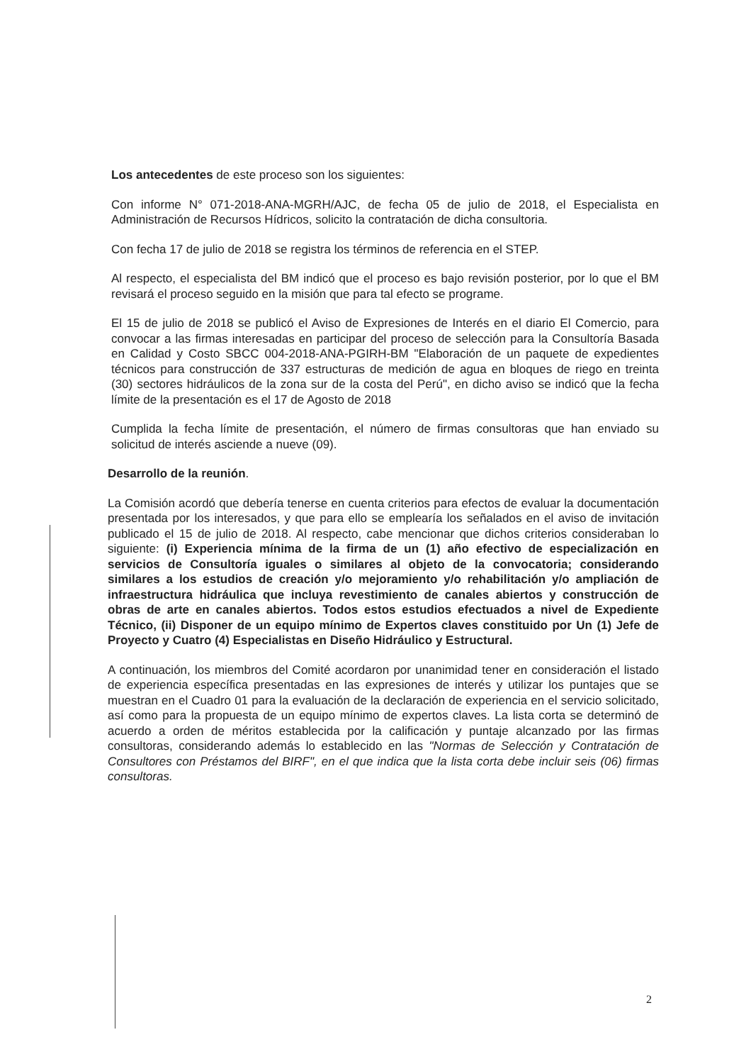Los antecedentes de este proceso son los siguientes:
Con informe N° 071-2018-ANA-MGRH/AJC, de fecha 05 de julio de 2018, el Especialista en Administración de Recursos Hídricos, solicito la contratación de dicha consultoria.
Con fecha 17 de julio de 2018 se registra los términos de referencia en el STEP.
Al respecto, el especialista del BM indicó que el proceso es bajo revisión posterior, por lo que el BM revisará el proceso seguido en la misión que para tal efecto se programe.
El 15 de julio de 2018 se publicó el Aviso de Expresiones de Interés en el diario El Comercio, para convocar a las firmas interesadas en participar del proceso de selección para la Consultoría Basada en Calidad y Costo SBCC 004-2018-ANA-PGIRH-BM "Elaboración de un paquete de expedientes técnicos para construcción de 337 estructuras de medición de agua en bloques de riego en treinta (30) sectores hidráulicos de la zona sur de la costa del Perú", en dicho aviso se indicó que la fecha límite de la presentación es el 17 de Agosto de 2018
Cumplida la fecha límite de presentación, el número de firmas consultoras que han enviado su solicitud de interés asciende a nueve (09).
Desarrollo de la reunión.
La Comisión acordó que debería tenerse en cuenta criterios para efectos de evaluar la documentación presentada por los interesados, y que para ello se emplearía los señalados en el aviso de invitación publicado el 15 de julio de 2018. Al respecto, cabe mencionar que dichos criterios consideraban lo siguiente: (i) Experiencia mínima de la firma de un (1) año efectivo de especialización en servicios de Consultoría iguales o similares al objeto de la convocatoria; considerando similares a los estudios de creación y/o mejoramiento y/o rehabilitación y/o ampliación de infraestructura hidráulica que incluya revestimiento de canales abiertos y construcción de obras de arte en canales abiertos. Todos estos estudios efectuados a nivel de Expediente Técnico, (ii) Disponer de un equipo mínimo de Expertos claves constituido por Un (1) Jefe de Proyecto y Cuatro (4) Especialistas en Diseño Hidráulico y Estructural.
A continuación, los miembros del Comité acordaron por unanimidad tener en consideración el listado de experiencia específica presentadas en las expresiones de interés y utilizar los puntajes que se muestran en el Cuadro 01 para la evaluación de la declaración de experiencia en el servicio solicitado, así como para la propuesta de un equipo mínimo de expertos claves. La lista corta se determinó de acuerdo a orden de méritos establecida por la calificación y puntaje alcanzado por las firmas consultoras, considerando además lo establecido en las "Normas de Selección y Contratación de Consultores con Préstamos del BIRF", en el que indica que la lista corta debe incluir seis (06) firmas consultoras.
2